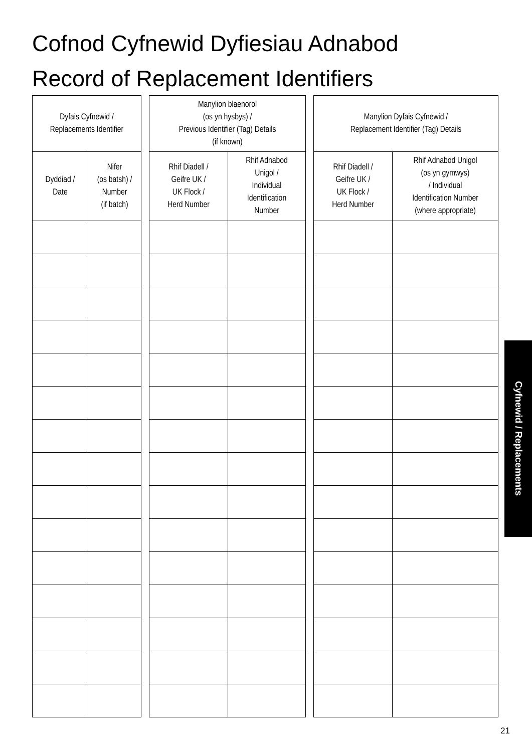Cofnod Cyfnewid Dyfiesiau Adnabod
Record of Replacement Identifiers
| Dyfais Cyfnewid / Replacements Identifier | |
| --- | --- |
| Dyddiad / Date | Nifer (os batsh) / Number (if batch) |
| Manylion blaenorol (os yn hysbys) / Previous Identifier (Tag) Details (if known) | |
| --- | --- |
| Rhif Diadell / Geifre UK / UK Flock / Herd Number | Rhif Adnabod Unigol / Individual Identification Number |
| Manylion Dyfais Cyfnewid / Replacement Identifier (Tag) Details | |
| --- | --- |
| Rhif Diadell / Geifre UK / UK Flock / Herd Number | Rhif Adnabod Unigol (os yn gymwys) / Individual Identification Number (where appropriate) |
Cyfnewid / Replacements
21